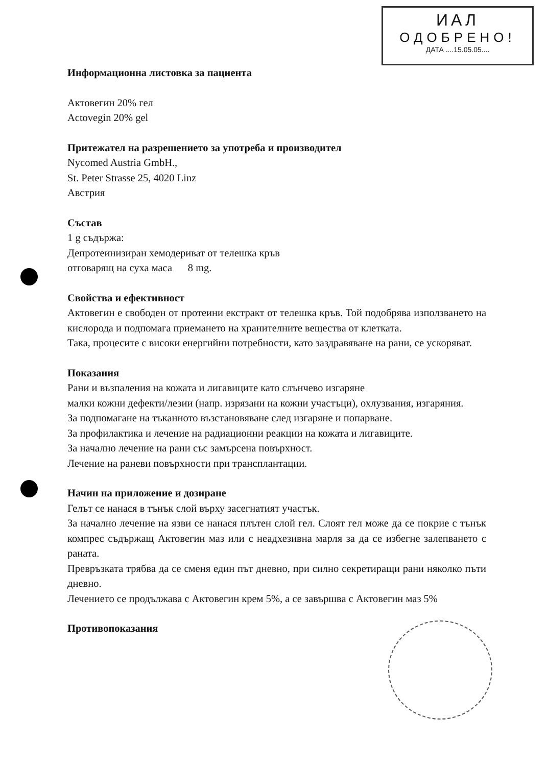ИАЛ
ОДОБРЕНО!
ДАТА ....15.05.05....
Информационна листовка за пациента
Актовегин 20% гел
Actovegin 20% gel
Притежател на разрешението за употреба и производител
Nycomed Austria GmbH.,
St. Peter Strasse 25, 4020 Linz
Австрия
Състав
1 g съдържа:
Депротеинизиран хемодериват от телешка кръв
отговарящ на суха маса 8 mg.
Свойства и ефективност
Актовегин е свободен от протеини екстракт от телешка кръв. Той подобрява използването на кислорода и подпомага приемането на хранителните вещества от клетката.
Така, процесите с високи енергийни потребности, като заздравяване на рани, се ускоряват.
Показания
Рани и възпаления на кожата и лигавиците като слънчево изгаряне
малки кожни дефекти/лезии (напр. изрязани на кожни участъци), охлузвания, изгаряния.
За подпомагане на тъканното възстановяване след изгаряне и попарване.
За профилактика и лечение на радиационни реакции на кожата и лигавиците.
За начално лечение на рани със замърсена повърхност.
Лечение на раневи повърхности при трансплантации.
Начин на приложение и дозиране
Гелът се нанася в тънък слой върху засегнатият участък.
За начално лечение на язви се нанася плътен слой гел. Слоят гел може да се покрие с тънък компрес съдържащ Актовегин маз или с неадхезивна марля за да се избегне залепването с раната.
Превръзката трябва да се сменя един път дневно, при силно секретиращи рани няколко пъти дневно.
Лечението се продължава с Актовегин крем 5%, а се завършва с Актовегин маз 5%
Противопоказания